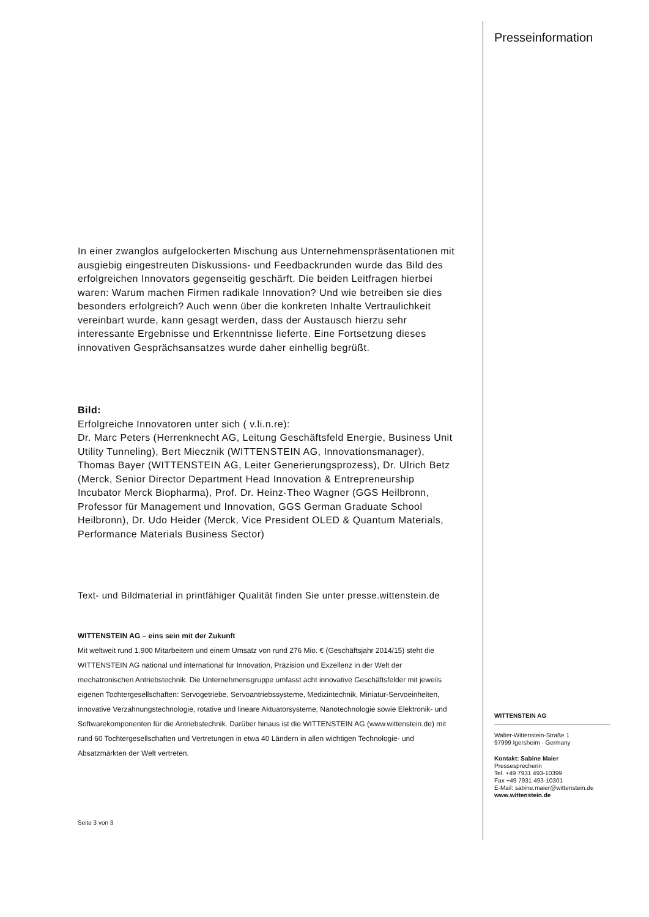In einer zwanglos aufgelockerten Mischung aus Unternehmenspräsentationen mit ausgiebig eingestreuten Diskussions- und Feedbackrunden wurde das Bild des erfolgreichen Innovators gegenseitig geschärft. Die beiden Leitfragen hierbei waren: Warum machen Firmen radikale Innovation? Und wie betreiben sie dies besonders erfolgreich? Auch wenn über die konkreten Inhalte Vertraulichkeit vereinbart wurde, kann gesagt werden, dass der Austausch hierzu sehr interessante Ergebnisse und Erkenntnisse lieferte. Eine Fortsetzung dieses innovativen Gesprächsansatzes wurde daher einhellig begrüßt.
Bild:
Erfolgreiche Innovatoren unter sich ( v.li.n.re):
Dr. Marc Peters (Herrenknecht AG, Leitung Geschäftsfeld Energie, Business Unit Utility Tunneling), Bert Miecznik (WITTENSTEIN AG, Innovationsmanager), Thomas Bayer (WITTENSTEIN AG, Leiter Generierungsprozess), Dr. Ulrich Betz (Merck, Senior Director Department Head Innovation & Entrepreneurship Incubator Merck Biopharma), Prof. Dr. Heinz-Theo Wagner (GGS Heilbronn, Professor für Management und Innovation, GGS German Graduate School Heilbronn), Dr. Udo Heider (Merck, Vice President OLED & Quantum Materials, Performance Materials Business Sector)
Text- und Bildmaterial in printfähiger Qualität finden Sie unter presse.wittenstein.de
WITTENSTEIN AG – eins sein mit der Zukunft
Mit weltweit rund 1.900 Mitarbeitern und einem Umsatz von rund 276 Mio. € (Geschäftsjahr 2014/15) steht die WITTENSTEIN AG national und international für Innovation, Präzision und Exzellenz in der Welt der mechatronischen Antriebstechnik. Die Unternehmensgruppe umfasst acht innovative Geschäftsfelder mit jeweils eigenen Tochtergesellschaften: Servogetriebe, Servoantriebssysteme, Medizintechnik, Miniatur-Servoeinheiten, innovative Verzahnungstechnologie, rotative und lineare Aktuatorsysteme, Nanotechnologie sowie Elektronik- und Softwarekomponenten für die Antriebstechnik. Darüber hinaus ist die WITTENSTEIN AG (www.wittenstein.de) mit rund 60 Tochtergesellschaften und Vertretungen in etwa 40 Ländern in allen wichtigen Technologie- und Absatzmärkten der Welt vertreten.
Seite 3 von 3
Presseinformation
WITTENSTEIN AG
Walter-Wittenstein-Straße 1
97999 Igersheim · Germany
Kontakt: Sabine Maier
Pressesprecherin
Tel. +49 7931 493-10399
Fax +49 7931 493-10301
E-Mail: sabine.maier@wittenstein.de
www.wittenstein.de